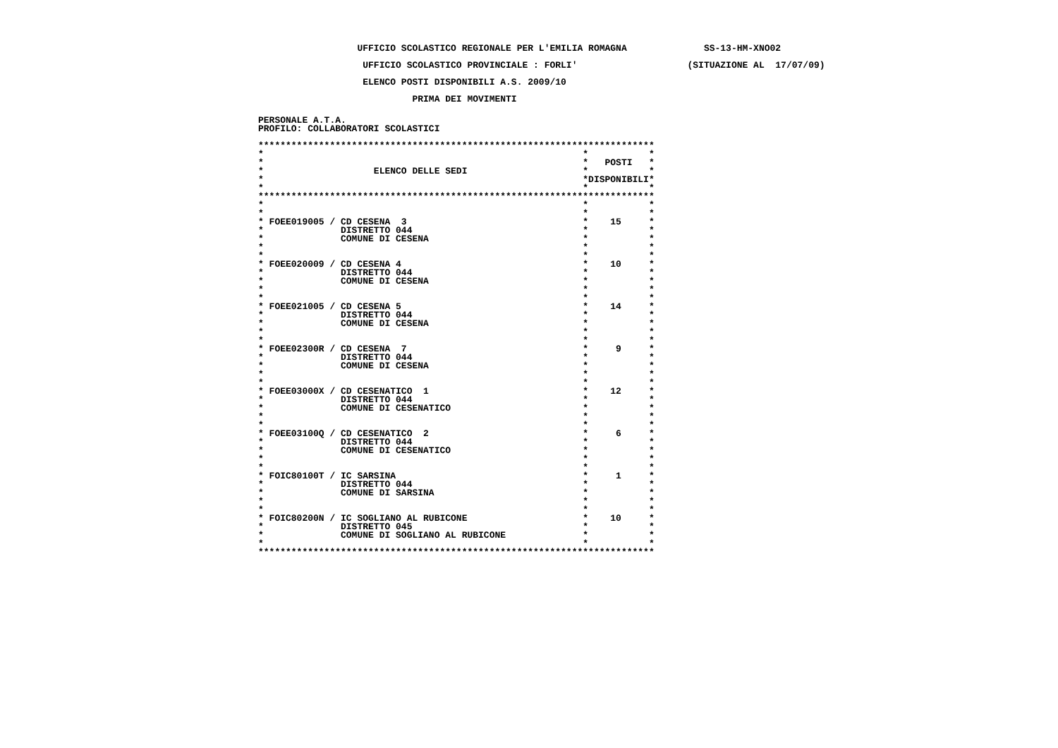UFFICIO SCOLASTICO REGIONALE PER L'EMILIA ROMAGNA              SS-13-HM-XNO02
                   UFFICIO SCOLASTICO PROVINCIALE : FORLI'                    (SITUAZIONE AL  17/07/09)
                   ELENCO POSTI DISPONIBILI A.S. 2009/10
                            PRIMA DEI MOVIMENTI

PERSONALE A.T.A.
PROFILO: COLLABORATORI SCOLASTICI

************************************************************************
*                                                          *           *
*                                                          *   POSTI   *
*                    ELENCO DELLE SEDI                     *           *
*                                                          *DISPONIBILI*
*                                                          *           *
************************************************************************
*                                                          *           *
*                                                          *           *
* FOEE019005 / CD CESENA  3                                *    15     *
*              DISTRETTO 044                               *           *
*              COMUNE DI CESENA                            *           *
*                                                          *           *
*                                                          *           *
* FOEE020009 / CD CESENA 4                                 *    10     *
*              DISTRETTO 044                               *           *
*              COMUNE DI CESENA                            *           *
*                                                          *           *
*                                                          *           *
* FOEE021005 / CD CESENA 5                                 *    14     *
*              DISTRETTO 044                               *           *
*              COMUNE DI CESENA                            *           *
*                                                          *           *
*                                                          *           *
* FOEE02300R / CD CESENA  7                                *     9     *
*              DISTRETTO 044                               *           *
*              COMUNE DI CESENA                            *           *
*                                                          *           *
*                                                          *           *
* FOEE03000X / CD CESENATICO  1                            *    12     *
*              DISTRETTO 044                               *           *
*              COMUNE DI CESENATICO                        *           *
*                                                          *           *
*                                                          *           *
* FOEE03100Q / CD CESENATICO  2                            *     6     *
*              DISTRETTO 044                               *           *
*              COMUNE DI CESENATICO                        *           *
*                                                          *           *
*                                                          *           *
* FOIC80100T / IC SARSINA                                  *     1     *
*              DISTRETTO 044                               *           *
*              COMUNE DI SARSINA                           *           *
*                                                          *           *
*                                                          *           *
* FOIC80200N / IC SOGLIANO AL RUBICONE                     *    10     *
*              DISTRETTO 045                               *           *
*              COMUNE DI SOGLIANO AL RUBICONE              *           *
*                                                          *           *
************************************************************************